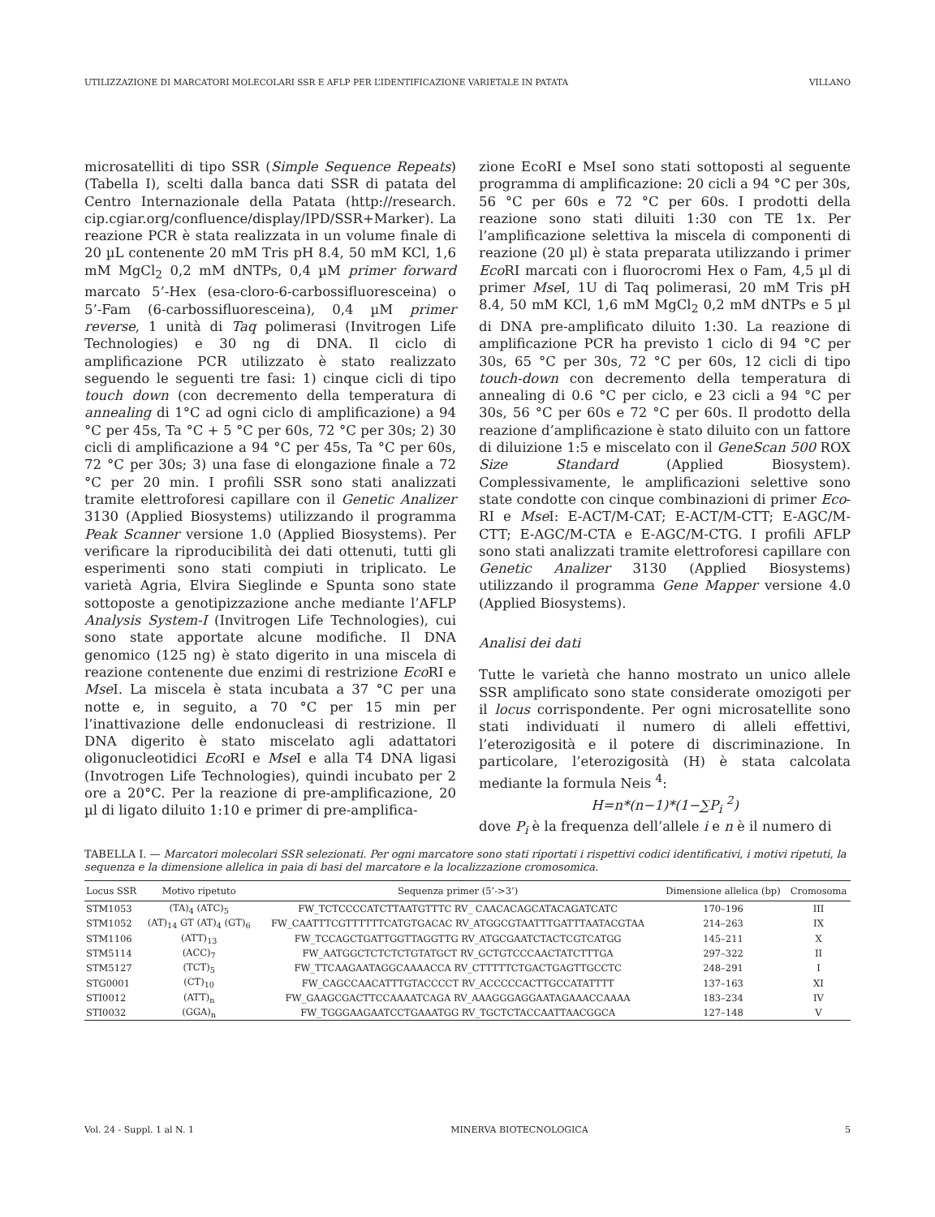UTILIZZAZIONE DI MARCATORI MOLECOLARI SSR E AFLP PER L’IDENTIFICAZIONE VARIETALE IN PATATA VILLANO
microsatelliti di tipo SSR (Simple Sequence Repeats) (Tabella I), scelti dalla banca dati SSR di patata del Centro Internazionale della Patata (http://research. cip.cgiar.org/confluence/display/IPD/SSR+Marker). La reazione PCR è stata realizzata in un volume finale di 20 µL contenente 20 mM Tris pH 8.4, 50 mM KCl, 1,6 mM MgCl<sub>2</sub> 0,2 mM dNTPs, 0,4 µM primer forward marcato 5’-Hex (esa-cloro-6-carbossifluoresceina) o 5’-Fam (6-carbossifluoresceina), 0,4 µM primer reverse, 1 unità di Taq polimerasi (Invitrogen Life Technologies) e 30 ng di DNA. Il ciclo di amplificazione PCR utilizzato è stato realizzato seguendo le seguenti tre fasi: 1) cinque cicli di tipo touch down (con decremento della temperatura di annealing di 1°C ad ogni ciclo di amplificazione) a 94 °C per 45s, Ta °C + 5 °C per 60s, 72 °C per 30s; 2) 30 cicli di amplificazione a 94 °C per 45s, Ta °C per 60s, 72 °C per 30s; 3) una fase di elongazione finale a 72 °C per 20 min. I profili SSR sono stati analizzati tramite elettroforesi capillare con il Genetic Analizer 3130 (Applied Biosystems) utilizzando il programma Peak Scanner versione 1.0 (Applied Biosystems). Per verificare la riproducibilità dei dati ottenuti, tutti gli esperimenti sono stati compiuti in triplicato. Le varietà Agria, Elvira Sieglinde e Spunta sono state sottoposte a genotipizzazione anche mediante l’AFLP Analysis System-I (Invitrogen Life Technologies), cui sono state apportate alcune modifiche. Il DNA genomico (125 ng) è stato digerito in una miscela di reazione contenente due enzimi di restrizione Eco RI e Mse I. La miscela è stata incubata a 37 °C per una notte e, in seguito, a 70 °C per 15 min per l’inattivazione delle endonucleasi di restrizione. Il DNA digerito è stato miscelato agli adattatori oligonucleotidici Eco RI e Mse I e alla T4 DNA ligasi (Invotrogen Life Technologies), quindi incubato per 2 ore a 20°C. Per la reazione di pre-amplificazione, 20 µl di ligato diluito 1:10 e primer di pre-amplifica-
zione EcoRI e MseI sono stati sottoposti al seguente programma di amplificazione: 20 cicli a 94 °C per 30s, 56 °C per 60s e 72 °C per 60s. I prodotti della reazione sono stati diluiti 1:30 con TE 1x. Per l’amplificazione selettiva la miscela di componenti di reazione (20 µl) è stata preparata utilizzando i primer Eco RI marcati con i fluorocromi Hex o Fam, 4,5 µl di primer Mse I, 1U di Taq polimerasi, 20 mM Tris pH 8.4, 50 mM KCl, 1,6 mM MgCl<sub>2</sub> 0,2 mM dNTPs e 5 µl di DNA pre-amplificato diluito 1:30. La reazione di amplificazione PCR ha previsto 1 ciclo di 94 °C per 30s, 65 °C per 30s, 72 °C per 60s, 12 cicli di tipo touch-down con decremento della temperatura di annealing di 0.6 °C per ciclo, e 23 cicli a 94 °C per 30s, 56 °C per 60s e 72 °C per 60s. Il prodotto della reazione d’amplificazione è stato diluito con un fattore di diluizione 1:5 e miscelato con il GeneScan 500 ROX Size Standard (Applied Biosystem). Complessivamente, le amplificazioni selettive sono state condotte con cinque combinazioni di primer Eco-RI e Mse I: E-ACT/M-CAT; E-ACT/M-CTT; E-AGC/M-CTT; E-AGC/M-CTA e E-AGC/M-CTG. I profili AFLP sono stati analizzati tramite elettroforesi capillare con Genetic Analizer 3130 (Applied Biosystems) utilizzando il programma Gene Mapper versione 4.0 (Applied Biosystems).
Analisi dei dati
Tutte le varietà che hanno mostrato un unico allele SSR amplificato sono state considerate omozigoti per il locus corrispondente. Per ogni microsatellite sono stati individuati il numero di alleli effettivi, l’eterozigosità e il potere di discriminazione. In particolare, l’eterozigosità (H) è stata calcolata mediante la formula Neis <sup>4</sup>:
H=n*(n−1)*(1−∑P<sub>i</sub> <sup>2</sup>)
dove P<sub>i</sub> è la frequenza dell’allele i e n è il numero di
TABELLA I. — Marcatori molecolari SSR selezionati. Per ogni marcatore sono stati riportati i rispettivi codici identificativi, i motivi ripetuti, la sequenza e la dimensione allelica in paia di basi del marcatore e la localizzazione cromosomica.
| Locus SSR | Motivo ripetuto | Sequenza primer (5’->3’) | Dimensione allelica (bp) | Cromosoma |
| --- | --- | --- | --- | --- |
| STM1053 | (TA)<sub>4</sub> (ATC)<sub>5</sub> | FW_TCTCCCCATCTTAATGTTTC RV_ CAACACAGCATACAGATCATC | 170–196 | III |
| STM1052 | (AT)<sub>14</sub> GT (AT)<sub>4</sub> (GT)<sub>6</sub> | FW_CAATTTCGTTTTTTCATGTGACAC RV_ATGGCGTAATTTGATTTAATACGTAA | 214–263 | IX |
| STM1106 | (ATT)<sub>13</sub> | FW_TCCAGCTGATTGGTTAGGTTG RV_ATGCGAATCTACTCGTCATGG | 145–211 | X |
| STM5114 | (ACC)<sub>7</sub> | FW_AATGGCTCTCTCTGTATGCT RV_GCTGTCCCAACTATCTTTGA | 297–322 | II |
| STM5127 | (TCT)<sub>5</sub> | FW_TTCAAGAATAGGCAAAACCA RV_CTTTTTCTGACTGAGTTGCCTC | 248–291 | I |
| STG0001 | (CT)<sub>10</sub> | FW_CAGCCAACATTTGTACCCCT RV_ACCCCCACTTGCCATATTTT | 137–163 | XI |
| STI0012 | (ATT)<sub>n</sub> | FW_GAAGCGACTTCCAAAATCAGA RV_AAAGGGAGGAATAGAAACCAAAA | 183–234 | IV |
| STI0032 | (GGA)<sub>n</sub> | FW_TGGGAAGAATCCTGAAATGG RV_TGCTCTACCAATTAACGGCA | 127–148 | V |
Vol. 24 - Suppl. 1 al N. 1 MINERVA BIOTECNOLOGICA 5